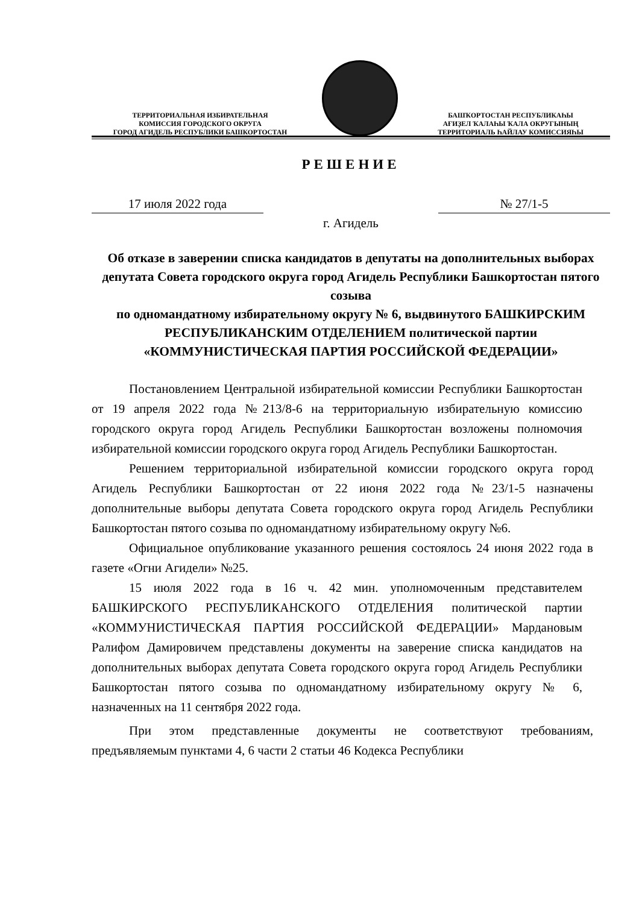ТЕРРИТОРИАЛЬНАЯ ИЗБИРАТЕЛЬНАЯ
КОМИССИЯ ГОРОДСКОГО ОКРУГА
ГОРОД АГИДЕЛЬ РЕСПУБЛИКИ БАШКОРТОСТАН
БАШҠОРТОСТАН РЕСПУБЛИКАҺЫ
АҒИҘЕЛ ҠАЛАҺЫ ҠАЛА ОКРУГЫНЫҢ
ТЕРРИТОРИАЛЬ ҺАЙЛАУ КОМИССИЯҺЫ
РЕШЕНИЕ
17 июля 2022 года № 27/1-5
г. Агидель
Об отказе в заверении списка кандидатов в депутаты на дополнительных выборах депутата Совета городского округа город Агидель Республики Башкортостан пятого созыва
по одномандатному избирательному округу № 6, выдвинутого БАШКИРСКИМ РЕСПУБЛИКАНСКИМ ОТДЕЛЕНИЕМ политической партии «КОММУНИСТИЧЕСКАЯ ПАРТИЯ РОССИЙСКОЙ ФЕДЕРАЦИИ»
Постановлением Центральной избирательной комиссии Республики Башкортостан от 19 апреля 2022 года №213/8-6 на территориальную избирательную комиссию городского округа город Агидель Республики Башкортостан возложены полномочия избирательной комиссии городского округа город Агидель Республики Башкортостан.
Решением территориальной избирательной комиссии городского округа город Агидель Республики Башкортостан от 22 июня 2022 года №23/1-5 назначены дополнительные выборы депутата Совета городского округа город Агидель Республики Башкортостан пятого созыва по одномандатному избирательному округу №6.
Официальное опубликование указанного решения состоялось 24 июня 2022 года в газете «Огни Агидели» №25.
15 июля 2022 года в 16 ч. 42 мин. уполномоченным представителем БАШКИРСКОГО РЕСПУБЛИКАНСКОГО ОТДЕЛЕНИЯ политической партии «КОММУНИСТИЧЕСКАЯ ПАРТИЯ РОССИЙСКОЙ ФЕДЕРАЦИИ» Мардановым Ралифом Дамировичем представлены документы на заверение списка кандидатов на дополнительных выборах депутата Совета городского округа город Агидель Республики Башкортостан пятого созыва по одномандатному избирательному округу № 6, назначенных на 11 сентября 2022 года.
При этом представленные документы не соответствуют требованиям, предъявляемым пунктами 4, 6 части 2 статьи 46 Кодекса Республики